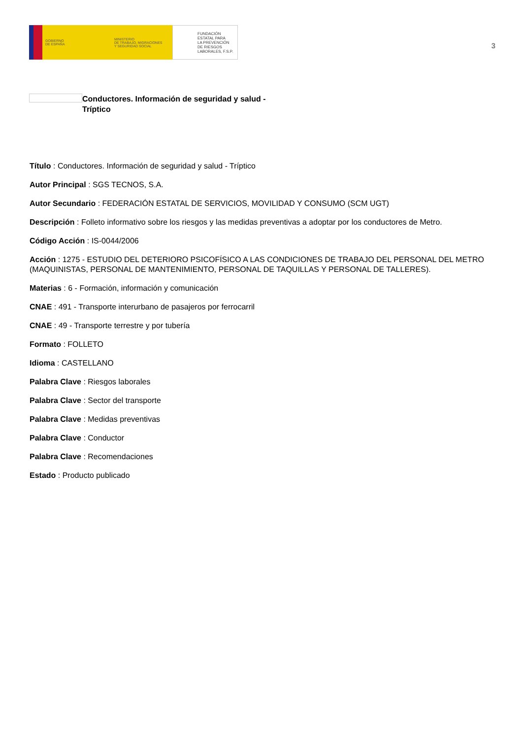GOBIERNO
DE ESPAÑA
MINISTERIO
DE TRABAJO, MIGRACIONES
Y SEGURIDAD SOCIAL
FUNDACIÓN
ESTATAL PARA
LA PREVENCIÓN
DE RIESGOS
LABORALES, F.S.P.
3
Conductores. Información de seguridad y salud -
Tríptico
Título : Conductores. Información de seguridad y salud - Tríptico
Autor Principal : SGS TECNOS, S.A.
Autor Secundario : FEDERACIÓN ESTATAL DE SERVICIOS, MOVILIDAD Y CONSUMO (SCM UGT)
Descripción : Folleto informativo sobre los riesgos y las medidas preventivas a adoptar por los conductores de Metro.
Código Acción : IS-0044/2006
Acción : 1275 - ESTUDIO DEL DETERIORO PSICOFÍSICO A LAS CONDICIONES DE TRABAJO DEL PERSONAL DEL METRO (MAQUINISTAS, PERSONAL DE MANTENIMIENTO, PERSONAL DE TAQUILLAS Y PERSONAL DE TALLERES).
Materias : 6 - Formación, información y comunicación
CNAE : 491 - Transporte interurbano de pasajeros por ferrocarril
CNAE : 49 - Transporte terrestre y por tubería
Formato : FOLLETO
Idioma : CASTELLANO
Palabra Clave : Riesgos laborales
Palabra Clave : Sector del transporte
Palabra Clave : Medidas preventivas
Palabra Clave : Conductor
Palabra Clave : Recomendaciones
Estado : Producto publicado